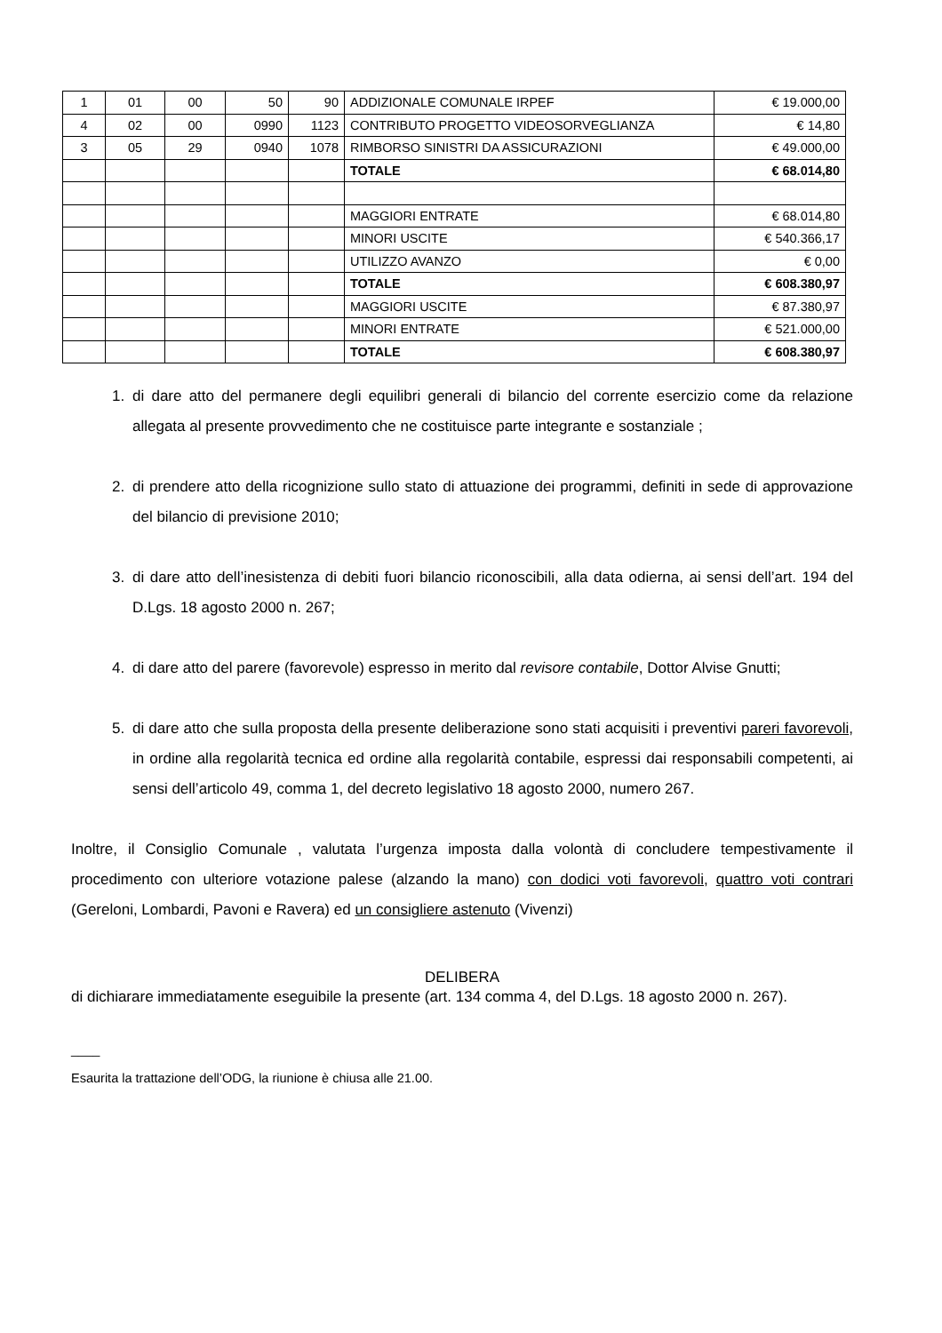| 1 | 01 | 00 | 50 | 90 | ADDIZIONALE COMUNALE IRPEF | € 19.000,00 |
| 4 | 02 | 00 | 0990 | 1123 | CONTRIBUTO PROGETTO VIDEOSORVEGLIANZA | € 14,80 |
| 3 | 05 | 29 | 0940 | 1078 | RIMBORSO SINISTRI DA ASSICURAZIONI | € 49.000,00 |
| | | | | | TOTALE | € 68.014,80 |
| | | | | | MAGGIORI ENTRATE | € 68.014,80 |
| | | | | | MINORI USCITE | € 540.366,17 |
| | | | | | UTILIZZO AVANZO | € 0,00 |
| | | | | | TOTALE | € 608.380,97 |
| | | | | | MAGGIORI USCITE | € 87.380,97 |
| | | | | | MINORI ENTRATE | € 521.000,00 |
| | | | | | TOTALE | € 608.380,97 |
1. di dare atto del permanere degli equilibri generali di bilancio del corrente esercizio come da relazione allegata al presente provvedimento che ne costituisce parte integrante e sostanziale ;
2. di prendere atto della ricognizione sullo stato di attuazione dei programmi, definiti in sede di approvazione del bilancio di previsione 2010;
3. di dare atto dell’inesistenza di debiti fuori bilancio riconoscibili, alla data odierna, ai sensi dell’art. 194 del D.Lgs. 18 agosto 2000 n. 267;
4. di dare atto del parere (favorevole) espresso in merito dal revisore contabile, Dottor Alvise Gnutti;
5. di dare atto che sulla proposta della presente deliberazione sono stati acquisiti i preventivi pareri favorevoli, in ordine alla regolarità tecnica ed ordine alla regolarità contabile, espressi dai responsabili competenti, ai sensi dell’articolo 49, comma 1, del decreto legislativo 18 agosto 2000, numero 267.
Inoltre, il Consiglio Comunale , valutata l’urgenza imposta dalla volontà di concludere tempestivamente il procedimento con ulteriore votazione palese (alzando la mano) con dodici voti favorevoli, quattro voti contrari (Gereloni, Lombardi, Pavoni e Ravera) ed un consigliere astenuto (Vivenzi)
DELIBERA
di dichiarare immediatamente eseguibile la presente (art. 134 comma 4, del D.Lgs. 18 agosto 2000 n. 267).
____
Esaurita la trattazione dell’ODG, la riunione è chiusa alle 21.00.